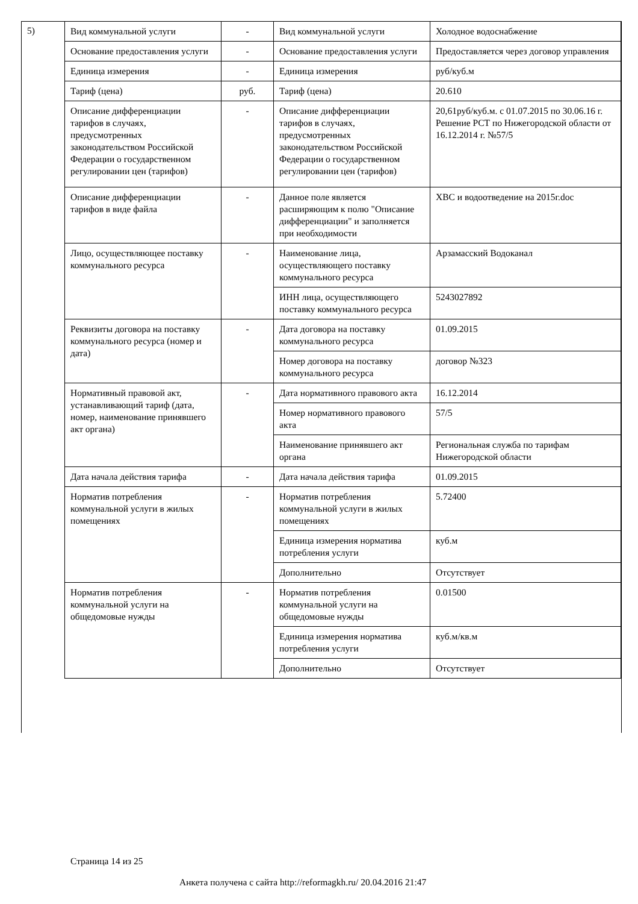5)
| Вид коммунальной услуги | - | Вид коммунальной услуги | Холодное водоснабжение |
| Основание предоставления услуги | - | Основание предоставления услуги | Предоставляется через договор управления |
| Единица измерения | - | Единица измерения | руб/куб.м |
| Тариф (цена) | руб. | Тариф (цена) | 20.610 |
| Описание дифференциации тарифов в случаях, предусмотренных законодательством Российской Федерации о государственном регулировании цен (тарифов) | - | Описание дифференциации тарифов в случаях, предусмотренных законодательством Российской Федерации о государственном регулировании цен (тарифов) | 20,61руб/куб.м. с 01.07.2015 по 30.06.16 г. Решение РСТ по Нижегородской области от 16.12.2014 г. №57/5 |
| Описание дифференциации тарифов в виде файла | - | Данное поле является расширяющим к полю "Описание дифференциации" и заполняется при необходимости | ХВС и водоотведение на 2015г.doc |
| Лицо, осуществляющее поставку коммунального ресурса | - | Наименование лица, осуществляющего поставку коммунального ресурса | Арзамасский Водоканал |
| | | ИНН лица, осуществляющего поставку коммунального ресурса | 5243027892 |
| Реквизиты договора на поставку коммунального ресурса (номер и дата) | - | Дата договора на поставку коммунального ресурса | 01.09.2015 |
| | | Номер договора на поставку коммунального ресурса | договор №323 |
| Нормативный правовой акт, устанавливающий тариф (дата, номер, наименование принявшего акт органа) | - | Дата нормативного правового акта | 16.12.2014 |
| | | Номер нормативного правового акта | 57/5 |
| | | Наименование принявшего акт органа | Региональная служба по тарифам Нижегородской области |
| Дата начала действия тарифа | - | Дата начала действия тарифа | 01.09.2015 |
| Норматив потребления коммунальной услуги в жилых помещениях | - | Норматив потребления коммунальной услуги в жилых помещениях | 5.72400 |
| | | Единица измерения норматива потребления услуги | куб.м |
| | | Дополнительно | Отсутствует |
| Норматив потребления коммунальной услуги на общедомовые нужды | - | Норматив потребления коммунальной услуги на общедомовые нужды | 0.01500 |
| | | Единица измерения норматива потребления услуги | куб.м/кв.м |
| | | Дополнительно | Отсутствует |
Страница 14 из 25
Анкета получена с сайта http://reformagkh.ru/ 20.04.2016 21:47